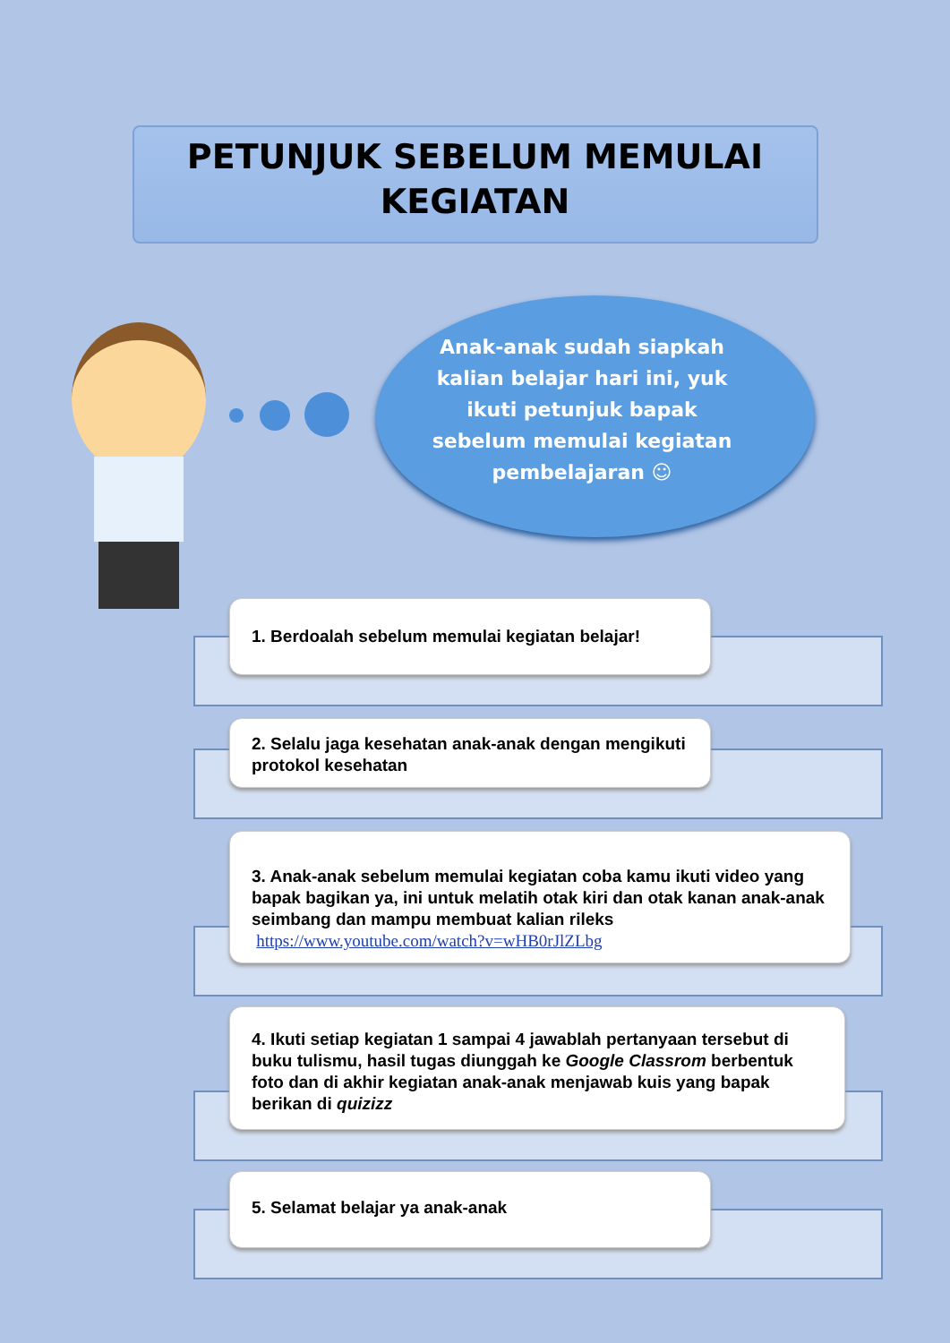PETUNJUK SEBELUM MEMULAI
KEGIATAN
Anak-anak sudah siapkah kalian belajar hari ini, yuk ikuti petunjuk bapak sebelum memulai kegiatan pembelajaran ☺
1. Berdoalah sebelum memulai kegiatan belajar!
2. Selalu jaga kesehatan anak-anak dengan mengikuti protokol kesehatan
3. Anak-anak sebelum memulai kegiatan coba kamu ikuti video yang bapak bagikan ya, ini untuk melatih otak kiri dan otak kanan anak-anak seimbang dan mampu membuat kalian rileks
https://www.youtube.com/watch?v=wHB0rJlZLbg
4. Ikuti setiap kegiatan 1 sampai 4 jawablah pertanyaan tersebut di buku tulismu, hasil tugas diunggah ke Google Classrom berbentuk foto dan di akhir kegiatan anak-anak menjawab kuis yang bapak berikan di quizizz
5. Selamat belajar ya anak-anak